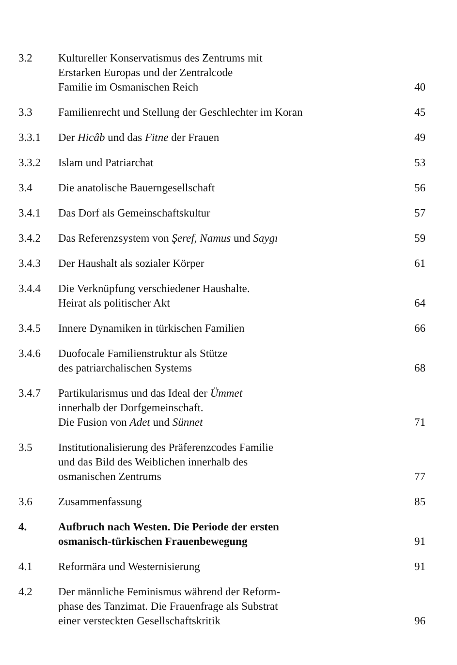3.2 Kultureller Konservatismus des Zentrums mit
Erstarken Europas und der Zentralcode
Familie im Osmanischen Reich
40
3.3 Familienrecht und Stellung der Geschlechter im Koran
45
3.3.1 Der Hicâb und das Fitne der Frauen
49
3.3.2 Islam und Patriarchat 53
3.4 Die anatolische Bauerngesellschaft
56
3.4.1 Das Dorf als Gemeinschaftskultur
57
3.4.2 Das Referenzsystem von Şeref, Namus und Saygı
59
3.4.3 Der Haushalt als sozialer Körper
61
3.4.4 Die Verknüpfung verschiedener Haushalte.
Heirat als politischer Akt
64
3.4.5 Innere Dynamiken in türkischen Familien
66
3.4.6 Duofocale Familienstruktur als Stütze
des patriarchalischen Systems
68
3.4.7 Partikularismus und das Ideal der Ümmet
innerhalb der Dorfgemeinschaft.
Die Fusion von Adet und Sünnet
71
3.5 Institutionalisierung des Präferenzcodes Familie
und das Bild des Weiblichen innerhalb des
osmanischen Zentrums
77
3.6 Zusammenfassung 85
4. Aufbruch nach Westen. Die Periode der ersten
osmanisch-türkischen Frauenbewegung
91
4.1 Reformära und Westernisierung 91
4.2 Der männliche Feminismus während der Reform-
phase des Tanzimat. Die Frauenfrage als Substrat
einer versteckten Gesellschaftskritik
96